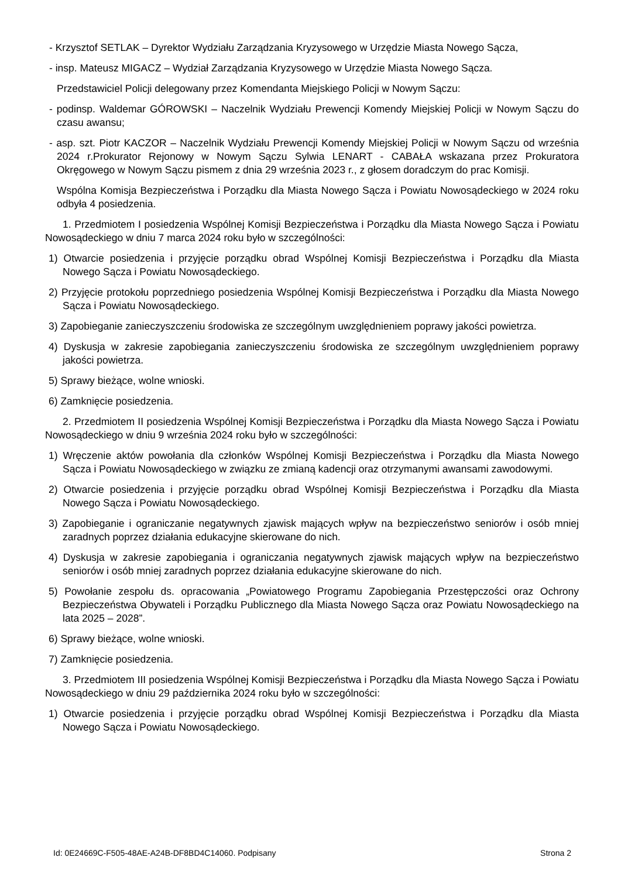- Krzysztof SETLAK – Dyrektor Wydziału Zarządzania Kryzysowego w Urzędzie Miasta Nowego Sącza,
- insp. Mateusz MIGACZ – Wydział Zarządzania Kryzysowego w Urzędzie Miasta Nowego Sącza.
Przedstawiciel Policji delegowany przez Komendanta Miejskiego Policji w Nowym Sączu:
- podinsp. Waldemar GÓROWSKI – Naczelnik Wydziału Prewencji Komendy Miejskiej Policji w Nowym Sączu do czasu awansu;
- asp. szt. Piotr KACZOR – Naczelnik Wydziału Prewencji Komendy Miejskiej Policji w Nowym Sączu od września 2024 r.Prokurator Rejonowy w Nowym Sączu Sylwia LENART - CABAŁA wskazana przez Prokuratora Okręgowego w Nowym Sączu pismem z dnia 29 września 2023 r., z głosem doradczym do prac Komisji.
Wspólna Komisja Bezpieczeństwa i Porządku dla Miasta Nowego Sącza i Powiatu Nowosądeckiego w 2024 roku odbyła 4 posiedzenia.
1. Przedmiotem I posiedzenia Wspólnej Komisji Bezpieczeństwa i Porządku dla Miasta Nowego Sącza i Powiatu Nowosądeckiego w dniu 7 marca 2024 roku było w szczególności:
1) Otwarcie posiedzenia i przyjęcie porządku obrad Wspólnej Komisji Bezpieczeństwa i Porządku dla Miasta Nowego Sącza i Powiatu Nowosądeckiego.
2) Przyjęcie protokołu poprzedniego posiedzenia Wspólnej Komisji Bezpieczeństwa i Porządku dla Miasta Nowego Sącza i Powiatu Nowosądeckiego.
3) Zapobieganie zanieczyszczeniu środowiska ze szczególnym uwzględnieniem poprawy jakości powietrza.
4) Dyskusja w zakresie zapobiegania zanieczyszczeniu środowiska ze szczególnym uwzględnieniem poprawy jakości powietrza.
5) Sprawy bieżące, wolne wnioski.
6) Zamknięcie posiedzenia.
2. Przedmiotem II posiedzenia Wspólnej Komisji Bezpieczeństwa i Porządku dla Miasta Nowego Sącza i Powiatu Nowosądeckiego w dniu 9 września 2024 roku było w szczególności:
1) Wręczenie aktów powołania dla członków Wspólnej Komisji Bezpieczeństwa i Porządku dla Miasta Nowego Sącza i Powiatu Nowosądeckiego w związku ze zmianą kadencji oraz otrzymanymi awansami zawodowymi.
2) Otwarcie posiedzenia i przyjęcie porządku obrad Wspólnej Komisji Bezpieczeństwa i Porządku dla Miasta Nowego Sącza i Powiatu Nowosądeckiego.
3) Zapobieganie i ograniczanie negatywnych zjawisk mających wpływ na bezpieczeństwo seniorów i osób mniej zaradnych poprzez działania edukacyjne skierowane do nich.
4) Dyskusja w zakresie zapobiegania i ograniczania negatywnych zjawisk mających wpływ na bezpieczeństwo seniorów i osób mniej zaradnych poprzez działania edukacyjne skierowane do nich.
5) Powołanie zespołu ds. opracowania „Powiatowego Programu Zapobiegania Przestępczości oraz Ochrony Bezpieczeństwa Obywateli i Porządku Publicznego dla Miasta Nowego Sącza oraz Powiatu Nowosądeckiego na lata 2025 – 2028”.
6) Sprawy bieżące, wolne wnioski.
7) Zamknięcie posiedzenia.
3. Przedmiotem III posiedzenia Wspólnej Komisji Bezpieczeństwa i Porządku dla Miasta Nowego Sącza i Powiatu Nowosądeckiego w dniu 29 października 2024 roku było w szczególności:
1) Otwarcie posiedzenia i przyjęcie porządku obrad Wspólnej Komisji Bezpieczeństwa i Porządku dla Miasta Nowego Sącza i Powiatu Nowosądeckiego.
Id: 0E24669C-F505-48AE-A24B-DF8BD4C14060. Podpisany Strona 2